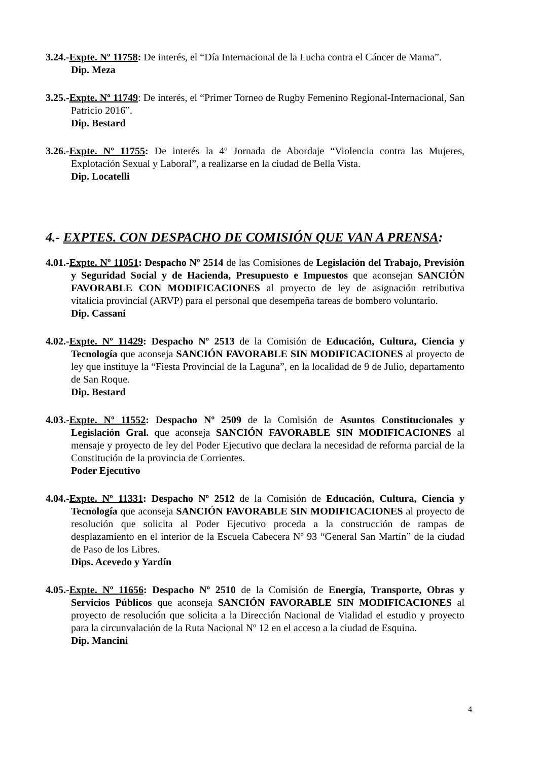3.24.-Expte. Nº 11758: De interés, el “Día Internacional de la Lucha contra el Cáncer de Mama”.
Dip. Meza
3.25.-Expte. Nº 11749: De interés, el “Primer Torneo de Rugby Femenino Regional-Internacional, San Patricio 2016”.
Dip. Bestard
3.26.-Expte. Nº 11755: De interés la 4º Jornada de Abordaje “Violencia contra las Mujeres, Explotación Sexual y Laboral”, a realizarse en la ciudad de Bella Vista.
Dip. Locatelli
4.- EXPTES. CON DESPACHO DE COMISIÓN QUE VAN A PRENSA:
4.01.-Expte. Nº 11051: Despacho Nº 2514 de las Comisiones de Legislación del Trabajo, Previsión y Seguridad Social y de Hacienda, Presupuesto e Impuestos que aconsejan SANCIÓN FAVORABLE CON MODIFICACIONES al proyecto de ley de asignación retributiva vitalicia provincial (ARVP) para el personal que desempeña tareas de bombero voluntario.
Dip. Cassani
4.02.-Expte. Nº 11429: Despacho Nº 2513 de la Comisión de Educación, Cultura, Ciencia y Tecnología que aconseja SANCIÓN FAVORABLE SIN MODIFICACIONES al proyecto de ley que instituye la “Fiesta Provincial de la Laguna”, en la localidad de 9 de Julio, departamento de San Roque.
Dip. Bestard
4.03.-Expte. Nº 11552: Despacho Nº 2509 de la Comisión de Asuntos Constitucionales y Legislación Gral. que aconseja SANCIÓN FAVORABLE SIN MODIFICACIONES al mensaje y proyecto de ley del Poder Ejecutivo que declara la necesidad de reforma parcial de la Constitución de la provincia de Corrientes.
Poder Ejecutivo
4.04.-Expte. Nº 11331: Despacho Nº 2512 de la Comisión de Educación, Cultura, Ciencia y Tecnología que aconseja SANCIÓN FAVORABLE SIN MODIFICACIONES al proyecto de resolución que solicita al Poder Ejecutivo proceda a la construcción de rampas de desplazamiento en el interior de la Escuela Cabecera Nº 93 “General San Martín” de la ciudad de Paso de los Libres.
Dips. Acevedo y Yardín
4.05.-Expte. Nº 11656: Despacho Nº 2510 de la Comisión de Energía, Transporte, Obras y Servicios Públicos que aconseja SANCIÓN FAVORABLE SIN MODIFICACIONES al proyecto de resolución que solicita a la Dirección Nacional de Vialidad el estudio y proyecto para la circunvalación de la Ruta Nacional Nº 12 en el acceso a la ciudad de Esquina.
Dip. Mancini
4